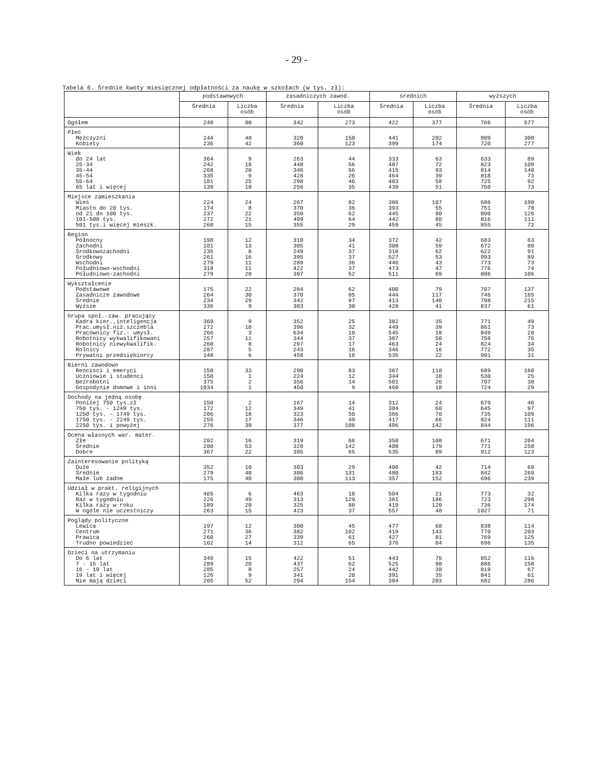- 29 -
Tabela 6. Średnie kwoty miesięcznej odpłatności za naukę w szkołach (w tys. zł):
| | podstawowych | | zasadniczych zawod. | | średnich | | wyższych | |
| --- | --- | --- | --- | --- | --- | --- | --- | --- |
| | Średnia | Liczba osób | Średnia | Liczba osób | Średnia | Liczba osób | Średnia | Liczba osób |
| Ogółem | 240 | 90 | 342 | 273 | 422 | 377 | 766 | 577 |
| Płeć Mężczyźni Kobiety | 244 236 | 48 42 | 328 360 | 150 123 | 441 399 | 202 174 | 809 720 | 300 277 |
| Wiek do 24 lat 25-34 35-44 45-54 55-64 65 lat i więcej | 364 242 268 335 181 139 | 9 18 20 9 25 10 | 263 448 348 428 298 256 | 44 56 66 26 46 35 | 333 487 415 464 403 439 | 63 72 93 39 58 51 | 633 823 814 818 725 750 | 89 109 140 73 92 73 |
| Miejsce zamieszkania Wieś Miasto do 20 tys. od 21 do 100 tys. 101-500 tys. 501 tys.i więcej mieszk. | 224 174 237 272 260 | 24 8 22 21 15 | 267 370 350 409 355 | 82 36 62 64 29 | 386 393 445 442 459 | 107 55 90 80 45 | 686 751 800 816 855 | 190 78 126 111 72 |
| Region Północny Zachodni Środkowozachodni Środkowy Wschodni Południowo-wschodni Południowo-zachodni | 198 101 235 261 279 318 279 | 12 13 8 16 11 11 20 | 310 305 249 395 289 422 397 | 34 41 37 37 36 37 52 | 372 308 318 527 446 473 511 | 42 59 62 53 43 47 69 | 683 672 622 993 773 776 806 | 63 80 91 89 73 74 106 |
| Wykształcenie Podstawowe Zasadnicze zawodowe Średnie Wyższe | 175 264 234 336 | 22 30 29 9 | 284 370 342 383 | 62 85 97 30 | 400 444 413 428 | 79 117 140 41 | 707 746 798 837 | 137 165 215 61 |
| Grupa społ.-zaw. pracujący Kadra kier.,inteligencja Prac.umysł.niż.szczebla Pracownicy fiz.- umysł. Robotnicy wykwalifikowani Robotnicy niewykwalifik. Rolnicy Prywatni przedsiębiorcy | 369 272 266 257 260 287 148 | 9 10 3 11 8 5 6 | 352 396 634 344 297 243 458 | 25 32 10 37 17 16 18 | 382 449 545 387 463 346 535 | 35 39 18 50 24 16 22 | 771 861 849 758 824 772 991 | 49 73 28 75 34 35 31 |
| Bierni zawodowo Renciści i emeryci Uczniowie i studenci Bezrobotni Gospodynie domowe i inni | 158 150 375 1034 | 33 1 2 1 | 290 224 356 450 | 83 12 14 9 | 387 344 501 460 | 110 18 26 18 | 689 530 797 724 | 160 25 38 29 |
| Dochody na jedną osobę Poniżej 750 tys.zł 750 tys. - 1249 tys. 1250 tys. - 1749 tys. 1750 tys. - 2249 tys. 2250 tys. i powyżej | 158 172 206 255 276 | 2 12 18 17 39 | 167 349 323 346 377 | 14 41 50 49 108 | 312 384 366 417 496 | 24 60 70 66 142 | 679 645 735 824 844 | 46 97 109 111 196 |
| Ocena własnych war. mater. Złe Średnie Dobre | 202 200 367 | 16 53 22 | 319 328 395 | 66 142 65 | 350 408 535 | 108 179 89 | 671 771 912 | 204 250 123 |
| Zainteresowanie polityką Duże Średnie Małe lub żadne | 352 279 175 | 10 40 40 | 303 386 300 | 29 131 113 | 400 480 357 | 42 183 152 | 714 842 696 | 69 269 239 |
| Udział w prakt. religijnych Kilka razy w tygodniu Raz w tygodniu Kilka razy w roku W ogóle nie uczestniczy | 465 226 189 263 | 6 49 20 15 | 463 313 325 423 | 18 129 88 37 | 504 381 419 557 | 21 186 120 48 | 773 723 736 1027 | 32 298 174 71 |
| Poglądy polityczne Lewica Centrum Prawica Trudno powiedzieć | 197 271 260 162 | 12 36 27 14 | 300 382 339 312 | 45 102 61 65 | 477 419 427 376 | 68 143 81 84 | 838 770 769 696 | 114 203 125 135 |
| Dzieci na utrzymaniu Do 6 lat 7 - 15 lat 16 - 19 lat 19 lat i więcej Nie mają dzieci | 349 289 285 126 205 | 15 20 8 9 52 | 422 437 257 341 294 | 51 62 24 20 154 | 443 525 442 391 384 | 75 90 38 35 203 | 852 886 819 841 682 | 116 158 67 61 286 |